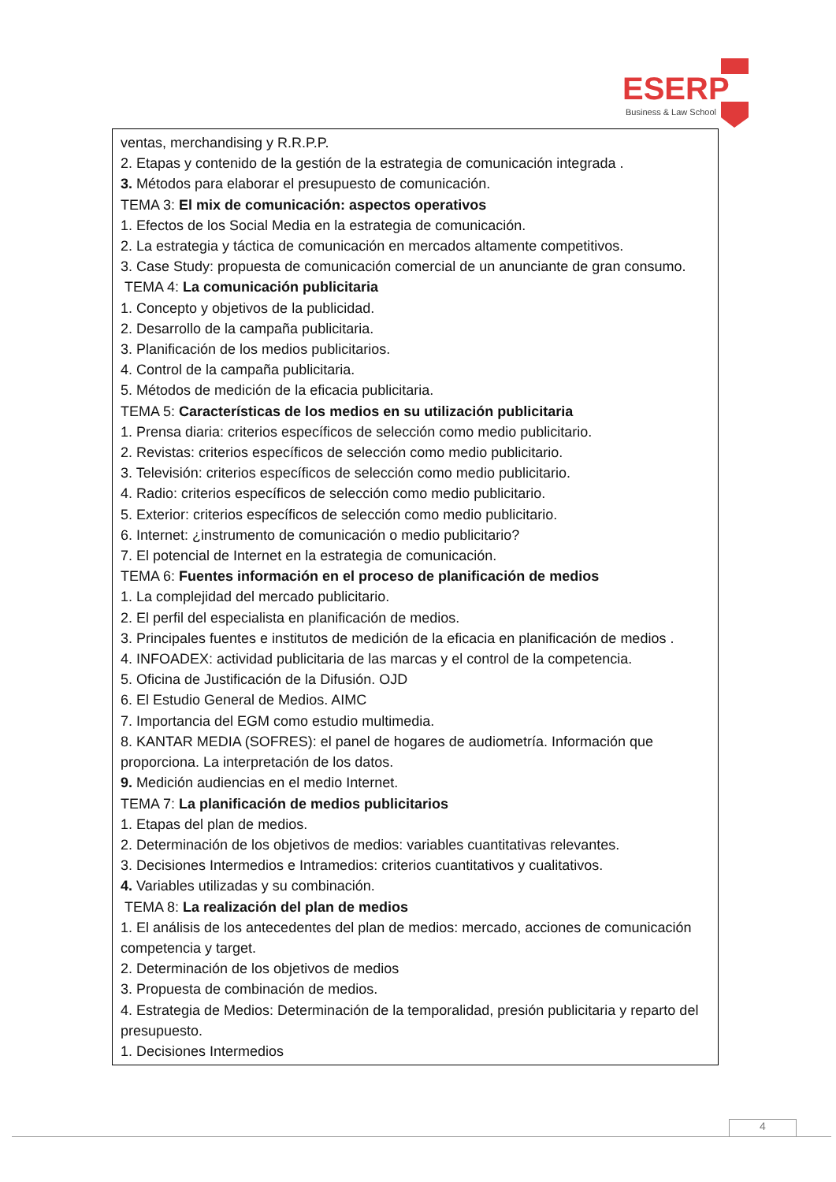ESERP
Business & Law School
ventas, merchandising y R.R.P.P.
2. Etapas y contenido de la gestión de la estrategia de comunicación integrada .
3. Métodos para elaborar el presupuesto de comunicación.
TEMA 3: El mix de comunicación: aspectos operativos
1. Efectos de los Social Media en la estrategia de comunicación.
2. La estrategia y táctica de comunicación en mercados altamente competitivos.
3. Case Study: propuesta de comunicación comercial de un anunciante de gran consumo.
TEMA 4: La comunicación publicitaria
1. Concepto y objetivos de la publicidad.
2. Desarrollo de la campaña publicitaria.
3. Planificación de los medios publicitarios.
4. Control de la campaña publicitaria.
5. Métodos de medición de la eficacia publicitaria.
TEMA 5: Características de los medios en su utilización publicitaria
1. Prensa diaria: criterios específicos de selección como medio publicitario.
2. Revistas: criterios específicos de selección como medio publicitario.
3. Televisión: criterios específicos de selección como medio publicitario.
4. Radio: criterios específicos de selección como medio publicitario.
5. Exterior: criterios específicos de selección como medio publicitario.
6. Internet: ¿instrumento de comunicación o medio publicitario?
7. El potencial de Internet en la estrategia de comunicación.
TEMA 6: Fuentes información en el proceso de planificación de medios
1. La complejidad del mercado publicitario.
2. El perfil del especialista en planificación de medios.
3. Principales fuentes e institutos de medición de la eficacia en planificación de medios .
4. INFOADEX: actividad publicitaria de las marcas y el control de la competencia.
5. Oficina de Justificación de la Difusión. OJD
6. El Estudio General de Medios. AIMC
7. Importancia del EGM como estudio multimedia.
8. KANTAR MEDIA (SOFRES): el panel de hogares de audiometría. Información que proporciona. La interpretación de los datos.
9. Medición audiencias en el medio Internet.
TEMA 7: La planificación de medios publicitarios
1. Etapas del plan de medios.
2. Determinación de los objetivos de medios: variables cuantitativas relevantes.
3. Decisiones Intermedios e Intramedios: criterios cuantitativos y cualitativos.
4. Variables utilizadas y su combinación.
TEMA 8: La realización del plan de medios
1. El análisis de los antecedentes del plan de medios: mercado, acciones de comunicación competencia y target.
2. Determinación de los objetivos de medios
3. Propuesta de combinación de medios.
4. Estrategia de Medios: Determinación de la temporalidad, presión publicitaria y reparto del presupuesto.
1. Decisiones Intermedios
4